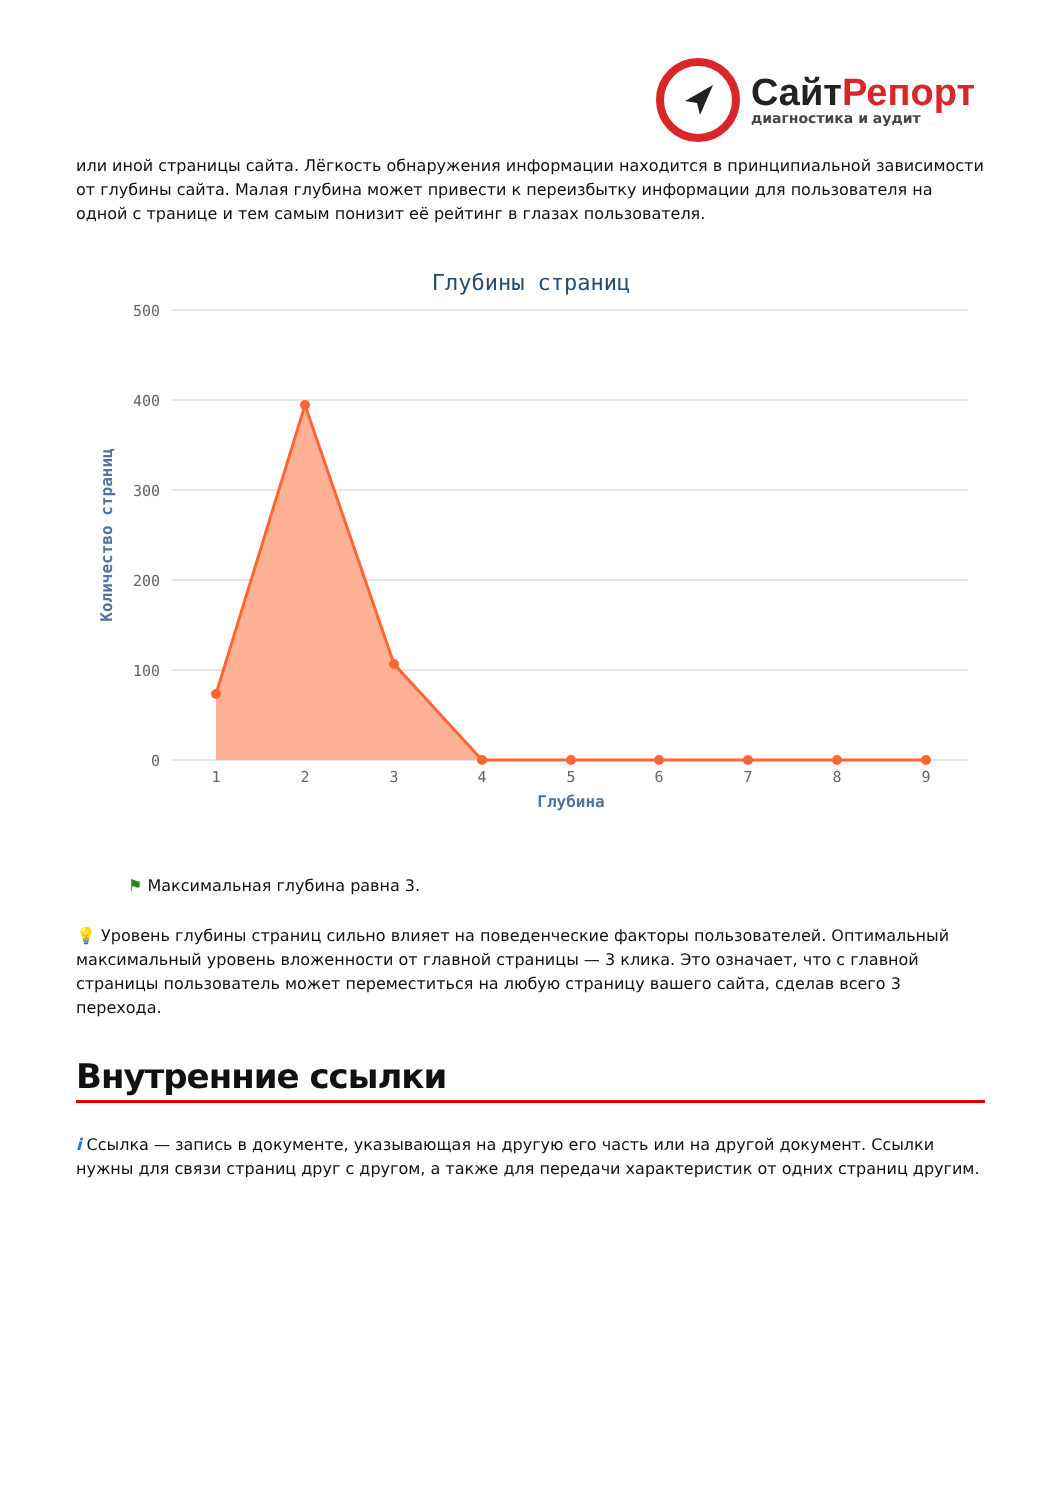Сайт Репорт
диагностика и аудит
или иной страницы сайта. Лёгкость обнаружения информации находится в принципиальной зависимости от глубины сайта. Малая глубина может привести к переизбытку информации для пользователя на одной с транице и тем самым понизит её рейтинг в глазах пользователя.
Глубины страниц
500
400
300
200
100
0
Количество страниц
1
2
3
4
5
6
7
8
9
Глубина
⚑ Максимальная глубина равна 3.
💡 Уровень глубины страниц сильно влияет на поведенческие факторы пользователей. Оптимальный максимальный уровень вложенности от главной страницы — 3 клика. Это означает, что с главной страницы пользователь может переместиться на любую страницу вашего сайта, сделав всего 3 перехода.
Внутренние ссылки
i Ссылка — запись в документе, указывающая на другую его часть или на другой документ. Ссылки нужны для связи страниц друг с другом, а также для передачи характеристик от одних страниц другим.